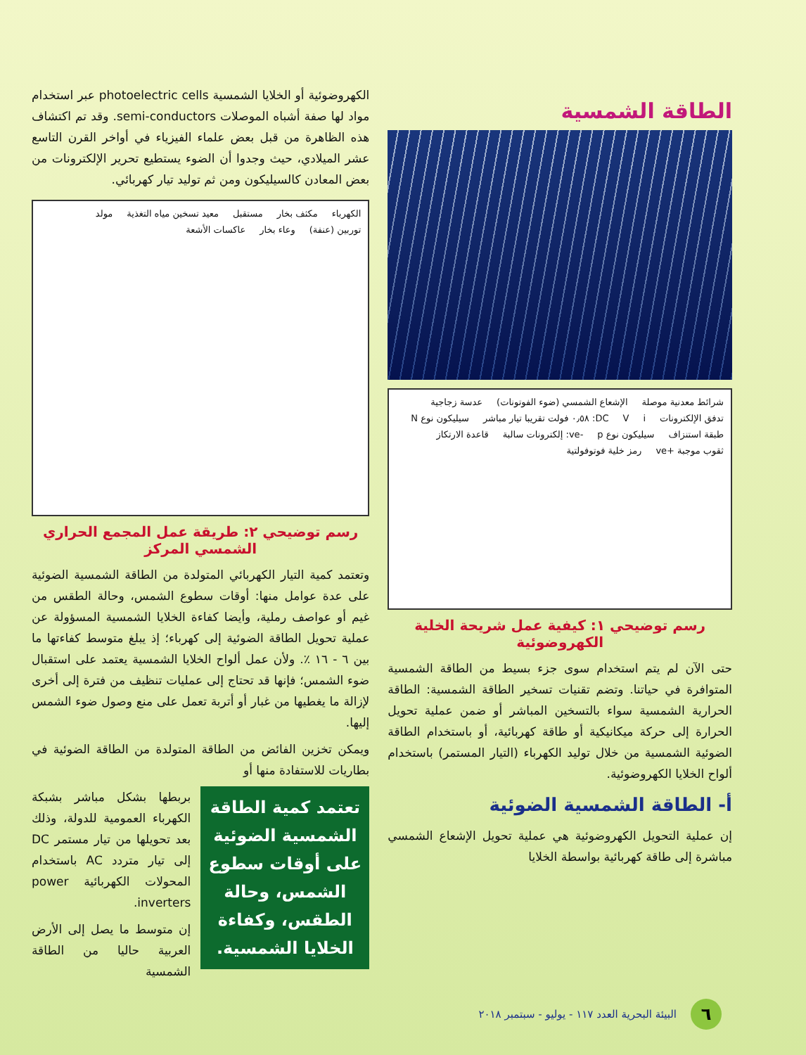الطاقة الشمسية
شرائط معدنية موصلة الإشعاع الشمسي (ضوء الفوتونات) عدسة زجاجية تدفق الإلكترونات i V DC: ٠٫٥٨ فولت تقريبا تيار مباشر سيليكون نوع N طبقة استنزاف سيليكون نوع p -ve: إلكترونات سالبة قاعدة الارتكاز ثقوب موجبة +ve رمز خلية فوتوفولتية
رسم توضيحي ١: كيفية عمل شريحة الخلية الكهروضوئية
حتى الآن لم يتم استخدام سوى جزء بسيط من الطاقة الشمسية المتوافرة في حياتنا. وتضم تقنيات تسخير الطاقة الشمسية: الطاقة الحرارية الشمسية سواء بالتسخين المباشر أو ضمن عملية تحويل الحرارة إلى حركة ميكانيكية أو طاقة كهربائية، أو باستخدام الطاقة الضوئية الشمسية من خلال توليد الكهرباء (التيار المستمر) باستخدام ألواح الخلايا الكهروضوئية.
أ- الطاقة الشمسية الضوئية
إن عملية التحويل الكهروضوئية هي عملية تحويل الإشعاع الشمسي مباشرة إلى طاقة كهربائية بواسطة الخلايا
الكهروضوئية أو الخلايا الشمسية photoelectric cells عبر استخدام مواد لها صفة أشباه الموصلات semi-conductors. وقد تم اكتشاف هذه الظاهرة من قبل بعض علماء الفيزياء في أواخر القرن التاسع عشر الميلادي، حيث وجدوا أن الضوء يستطيع تحرير الإلكترونات من بعض المعادن كالسيليكون ومن ثم توليد تيار كهربائي.
الكهرباء مكثف بخار مستقبل معيد تسخين مياه التغذية مولد توربين (عنفة) وعاء بخار عاكسات الأشعة
رسم توضيحي ٢: طريقة عمل المجمع الحراري الشمسي المركز
وتعتمد كمية التيار الكهربائي المتولدة من الطاقة الشمسية الضوئية على عدة عوامل منها: أوقات سطوع الشمس، وحالة الطقس من غيم أو عواصف رملية، وأيضا كفاءة الخلايا الشمسية المسؤولة عن عملية تحويل الطاقة الضوئية إلى كهرباء؛ إذ يبلغ متوسط كفاءتها ما بين ٦ - ١٦ ٪. ولأن عمل ألواح الخلايا الشمسية يعتمد على استقبال ضوء الشمس؛ فإنها قد تحتاج إلى عمليات تنظيف من فترة إلى أخرى لإزالة ما يغطيها من غبار أو أتربة تعمل على منع وصول ضوء الشمس إليها.
ويمكن تخزين الفائض من الطاقة المتولدة من الطاقة الضوئية في بطاريات للاستفادة منها أو
تعتمد كمية الطاقة الشمسية الضوئية على أوقات سطوع الشمس، وحالة الطقس، وكفاءة الخلايا الشمسية.
بربطها بشكل مباشر بشبكة الكهرباء العمومية للدولة، وذلك بعد تحويلها من تيار مستمر DC إلى تيار متردد AC باستخدام المحولات الكهربائية power inverters.
إن متوسط ما يصل إلى الأرض العربية حاليا من الطاقة الشمسية
٦
البيئة البحرية العدد ١١٧ - يوليو - سبتمبر ٢٠١٨